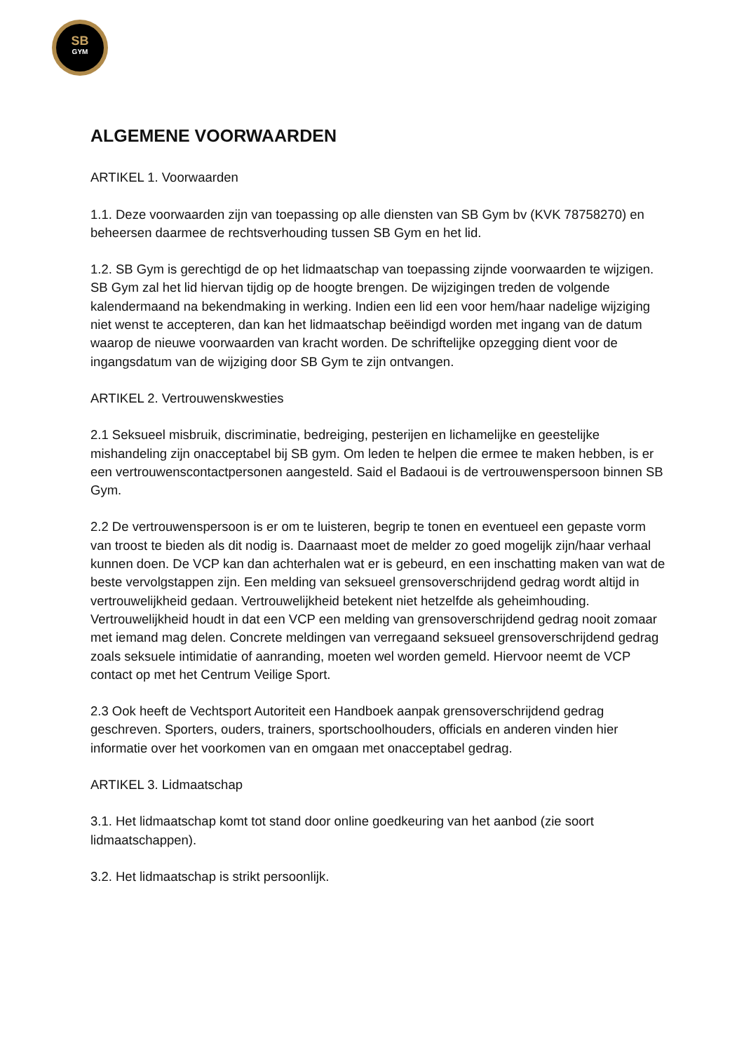SB
GYM
ALGEMENE VOORWAARDEN
ARTIKEL 1. Voorwaarden
1.1. Deze voorwaarden zijn van toepassing op alle diensten van SB Gym bv (KVK 78758270) en beheersen daarmee de rechtsverhouding tussen SB Gym en het lid.
1.2. SB Gym is gerechtigd de op het lidmaatschap van toepassing zijnde voorwaarden te wijzigen. SB Gym zal het lid hiervan tijdig op de hoogte brengen. De wijzigingen treden de volgende kalendermaand na bekendmaking in werking. Indien een lid een voor hem/haar nadelige wijziging niet wenst te accepteren, dan kan het lidmaatschap beëindigd worden met ingang van de datum waarop de nieuwe voorwaarden van kracht worden. De schriftelijke opzegging dient voor de ingangsdatum van de wijziging door SB Gym te zijn ontvangen.
ARTIKEL 2. Vertrouwenskwesties
2.1 Seksueel misbruik, discriminatie, bedreiging, pesterijen en lichamelijke en geestelijke mishandeling zijn onacceptabel bij SB gym. Om leden te helpen die ermee te maken hebben, is er een vertrouwenscontactpersonen aangesteld. Said el Badaoui is de vertrouwenspersoon binnen SB Gym.
2.2 De vertrouwenspersoon is er om te luisteren, begrip te tonen en eventueel een gepaste vorm van troost te bieden als dit nodig is. Daarnaast moet de melder zo goed mogelijk zijn/haar verhaal kunnen doen. De VCP kan dan achterhalen wat er is gebeurd, en een inschatting maken van wat de beste vervolgstappen zijn. Een melding van seksueel grensoverschrijdend gedrag wordt altijd in vertrouwelijkheid gedaan. Vertrouwelijkheid betekent niet hetzelfde als geheimhouding. Vertrouwelijkheid houdt in dat een VCP een melding van grensoverschrijdend gedrag nooit zomaar met iemand mag delen. Concrete meldingen van verregaand seksueel grensoverschrijdend gedrag zoals seksuele intimidatie of aanranding, moeten wel worden gemeld. Hiervoor neemt de VCP contact op met het Centrum Veilige Sport.
2.3 Ook heeft de Vechtsport Autoriteit een Handboek aanpak grensoverschrijdend gedrag geschreven. Sporters, ouders, trainers, sportschoolhouders, officials en anderen vinden hier informatie over het voorkomen van en omgaan met onacceptabel gedrag.
ARTIKEL 3. Lidmaatschap
3.1. Het lidmaatschap komt tot stand door online goedkeuring van het aanbod (zie soort lidmaatschappen).
3.2. Het lidmaatschap is strikt persoonlijk.